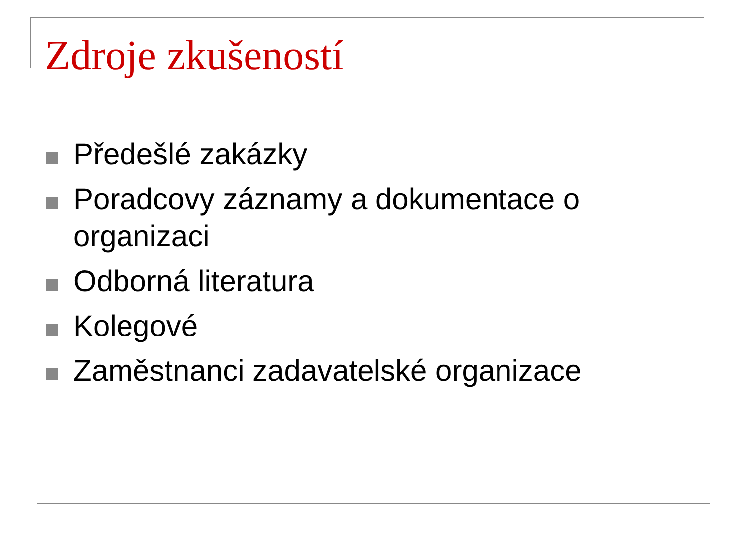Zdroje zkušeností
Předešlé zakázky
Poradcovy záznamy a dokumentace o organizaci
Odborná literatura
Kolegové
Zaměstnanci zadavatelské organizace